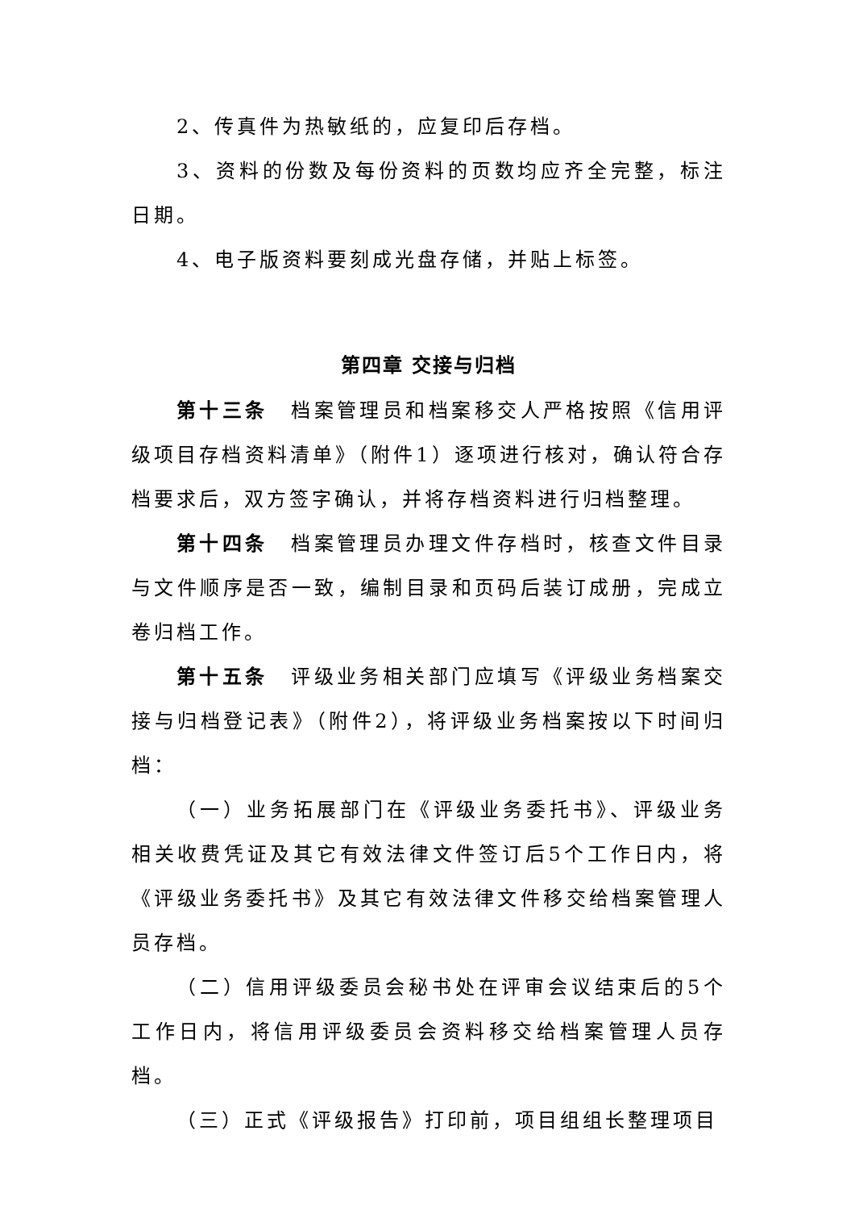2、传真件为热敏纸的，应复印后存档。
3、资料的份数及每份资料的页数均应齐全完整，标注日期。
4、电子版资料要刻成光盘存储，并贴上标签。
第四章 交接与归档
第十三条　档案管理员和档案移交人严格按照《信用评级项目存档资料清单》（附件1）逐项进行核对，确认符合存档要求后，双方签字确认，并将存档资料进行归档整理。
第十四条　档案管理员办理文件存档时，核查文件目录与文件顺序是否一致，编制目录和页码后装订成册，完成立卷归档工作。
第十五条　评级业务相关部门应填写《评级业务档案交接与归档登记表》（附件2），将评级业务档案按以下时间归档：
（一）业务拓展部门在《评级业务委托书》、评级业务相关收费凭证及其它有效法律文件签订后5个工作日内，将《评级业务委托书》及其它有效法律文件移交给档案管理人员存档。
（二）信用评级委员会秘书处在评审会议结束后的5个工作日内，将信用评级委员会资料移交给档案管理人员存档。
（三）正式《评级报告》打印前，项目组组长整理项目